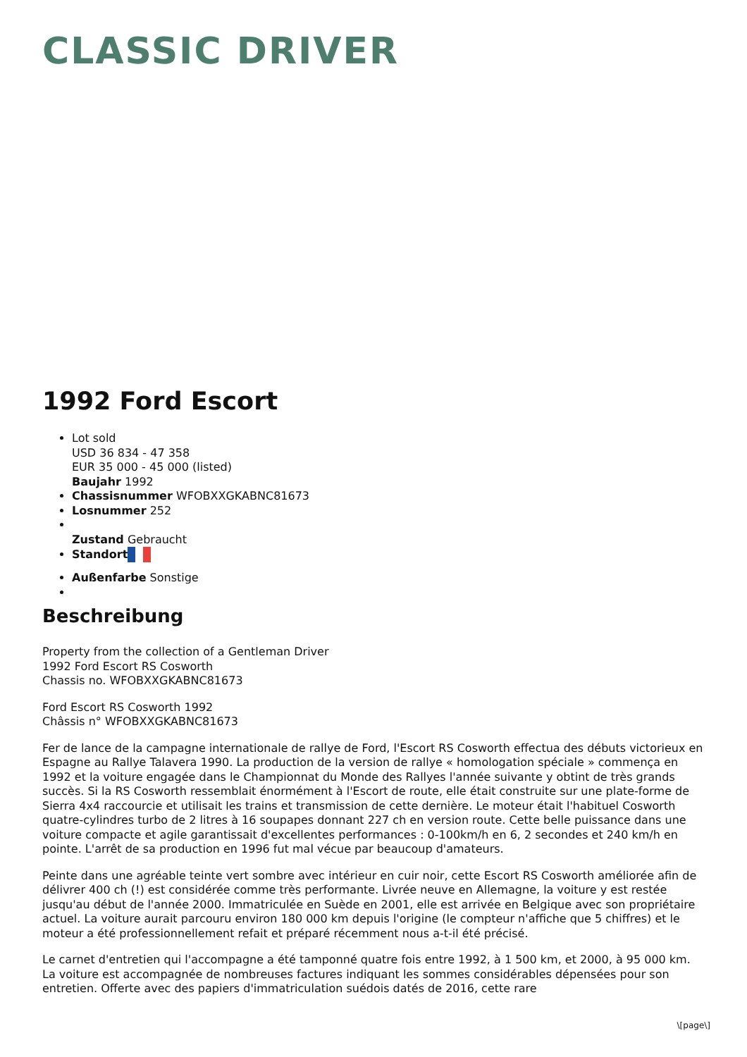CLASSIC DRIVER
1992 Ford Escort
Lot sold
USD 36 834 - 47 358
EUR 35 000 - 45 000 (listed)
Baujahr 1992
Chassisnummer WFOBXXGKABNC81673
Losnummer 252
Zustand Gebraucht
Standort
Außenfarbe Sonstige
Beschreibung
Property from the collection of a Gentleman Driver
1992 Ford Escort RS Cosworth
Chassis no. WFOBXXGKABNC81673
Ford Escort RS Cosworth 1992
Châssis n° WFOBXXGKABNC81673
Fer de lance de la campagne internationale de rallye de Ford, l'Escort RS Cosworth effectua des débuts victorieux en Espagne au Rallye Talavera 1990. La production de la version de rallye « homologation spéciale » commença en 1992 et la voiture engagée dans le Championnat du Monde des Rallyes l'année suivante y obtint de très grands succès. Si la RS Cosworth ressemblait énormément à l'Escort de route, elle était construite sur une plate-forme de Sierra 4x4 raccourcie et utilisait les trains et transmission de cette dernière. Le moteur était l'habituel Cosworth quatre-cylindres turbo de 2 litres à 16 soupapes donnant 227 ch en version route. Cette belle puissance dans une voiture compacte et agile garantissait d'excellentes performances : 0-100km/h en 6, 2 secondes et 240 km/h en pointe. L'arrêt de sa production en 1996 fut mal vécue par beaucoup d'amateurs.
Peinte dans une agréable teinte vert sombre avec intérieur en cuir noir, cette Escort RS Cosworth améliorée afin de délivrer 400 ch (!) est considérée comme très performante. Livrée neuve en Allemagne, la voiture y est restée jusqu'au début de l'année 2000. Immatriculée en Suède en 2001, elle est arrivée en Belgique avec son propriétaire actuel. La voiture aurait parcouru environ 180 000 km depuis l'origine (le compteur n'affiche que 5 chiffres) et le moteur a été professionnellement refait et préparé récemment nous a-t-il été précisé.
Le carnet d'entretien qui l'accompagne a été tamponné quatre fois entre 1992, à 1 500 km, et 2000, à 95 000 km. La voiture est accompagnée de nombreuses factures indiquant les sommes considérables dépensées pour son entretien. Offerte avec des papiers d'immatriculation suédois datés de 2016, cette rare
\[page\]